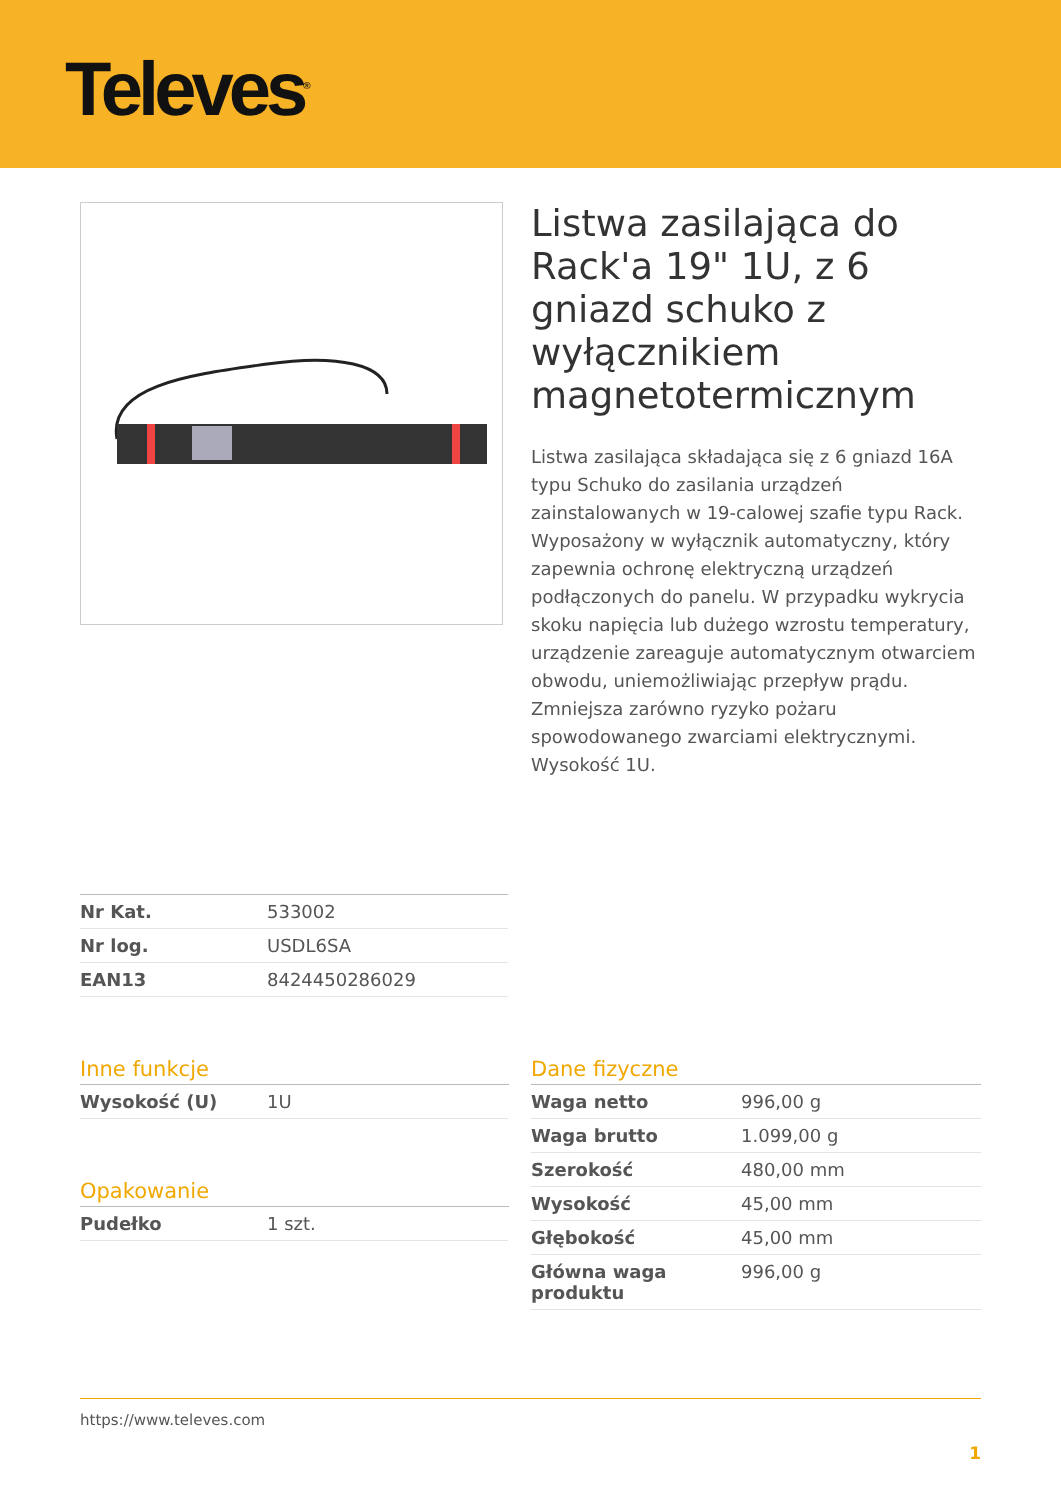Televes<sup>®</sup>
Listwa zasilająca do Rack'a 19" 1U, z 6 gniazd schuko z wyłącznikiem magnetotermicznym
Listwa zasilająca składająca się z 6 gniazd 16A typu Schuko do zasilania urządzeń zainstalowanych w 19-calowej szafie typu Rack. Wyposażony w wyłącznik automatyczny, który zapewnia ochronę elektryczną urządzeń podłączonych do panelu. W przypadku wykrycia skoku napięcia lub dużego wzrostu temperatury, urządzenie zareaguje automatycznym otwarciem obwodu, uniemożliwiając przepływ prądu. Zmniejsza zarówno ryzyko pożaru spowodowanego zwarciami elektrycznymi. Wysokość 1U.
| Nr Kat. | 533002 |
| Nr log. | USDL6SA |
| EAN13 | 8424450286029 |
Inne funkcje
| Wysokość (U) | 1U |
Opakowanie
| Pudełko | 1 szt. |
Dane fizyczne
| Waga netto | 996,00 g |
| Waga brutto | 1.099,00 g |
| Szerokość | 480,00 mm |
| Wysokość | 45,00 mm |
| Głębokość | 45,00 mm |
| Główna waga produktu | 996,00 g |
https://www.televes.com
1